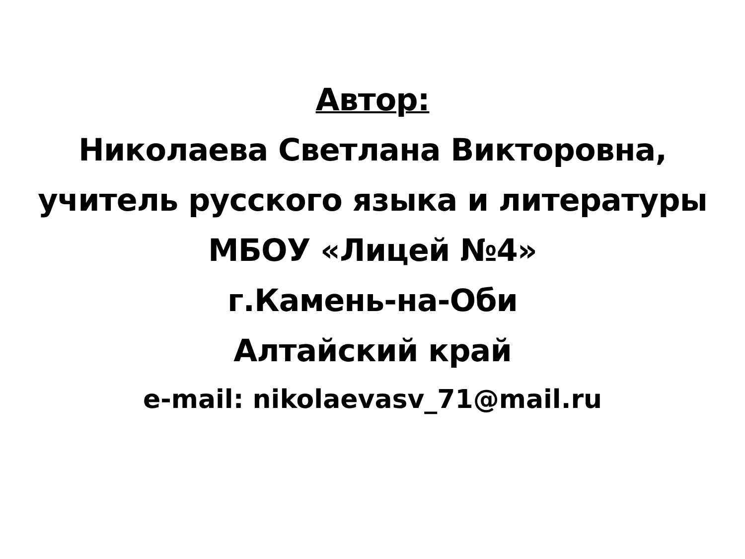Автор:
Николаева Светлана Викторовна,
учитель русского языка и литературы
МБОУ «Лицей №4»
г.Камень-на-Оби
Алтайский край
e-mail: nikolaevasv_71@mail.ru